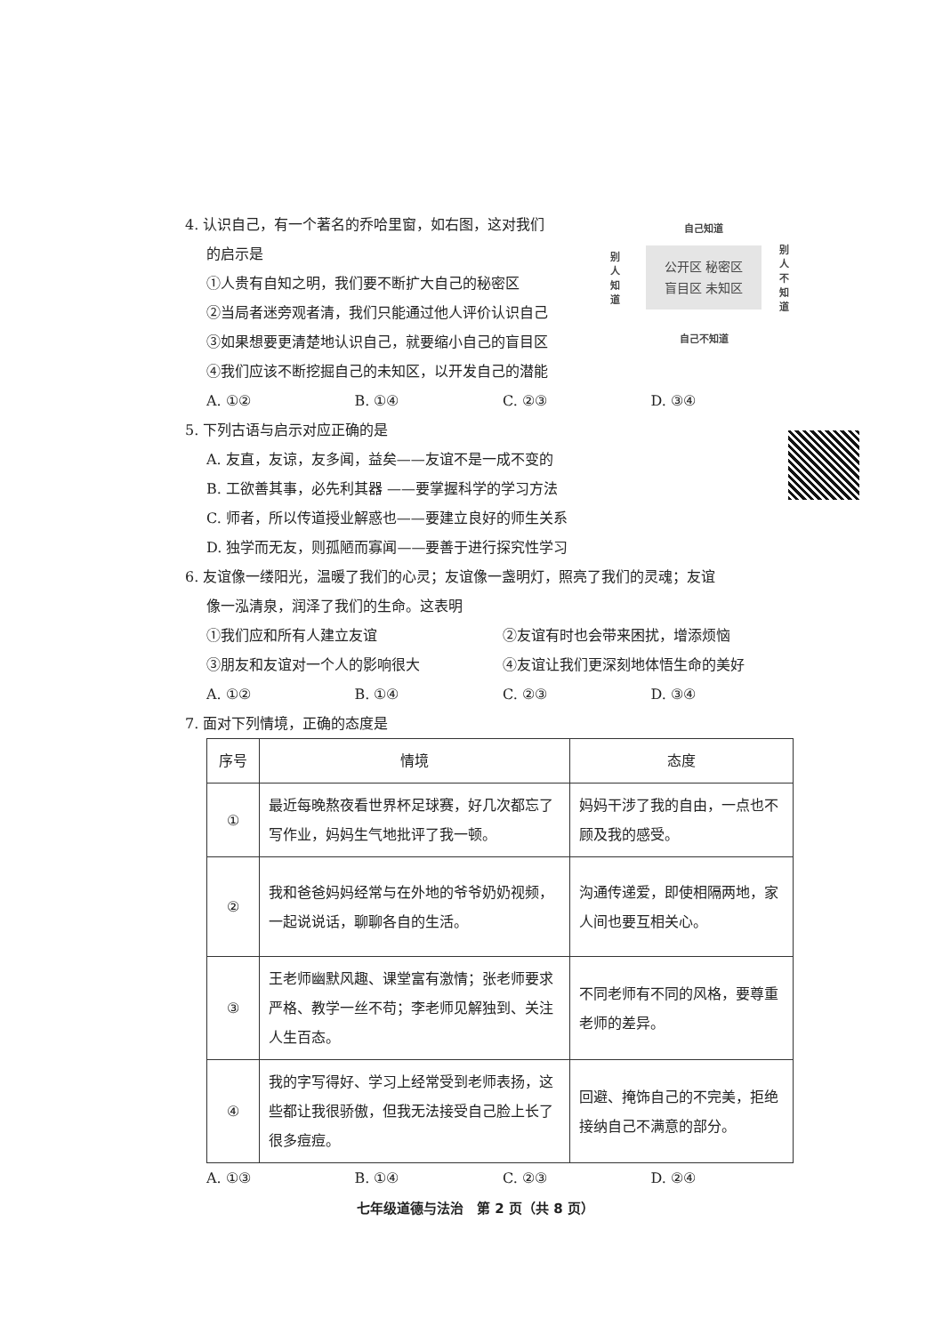自己知道
别人知道
公开区 秘密区
盲目区 未知区
别人不知道
自己不知道
4. 认识自己，有一个著名的乔哈里窗，如右图，这对我们
的启示是
①人贵有自知之明，我们要不断扩大自己的秘密区
②当局者迷旁观者清，我们只能通过他人评价认识自己
③如果想要更清楚地认识自己，就要缩小自己的盲目区
④我们应该不断挖掘自己的未知区，以开发自己的潜能
A. ①② B. ①④ C. ②③ D. ③④
5. 下列古语与启示对应正确的是
A. 友直，友谅，友多闻，益矣——友谊不是一成不变的
B. 工欲善其事，必先利其器 ——要掌握科学的学习方法
C. 师者，所以传道授业解惑也——要建立良好的师生关系
D. 独学而无友，则孤陋而寡闻——要善于进行探究性学习
6. 友谊像一缕阳光，温暖了我们的心灵；友谊像一盏明灯，照亮了我们的灵魂；友谊
像一泓清泉，润泽了我们的生命。这表明
①我们应和所有人建立友谊 ②友谊有时也会带来困扰，增添烦恼
③朋友和友谊对一个人的影响很大 ④友谊让我们更深刻地体悟生命的美好
A. ①② B. ①④ C. ②③ D. ③④
7. 面对下列情境，正确的态度是
| 序号 | 情境 | 态度 |
| --- | --- | --- |
| ① | 最近每晚熬夜看世界杯足球赛，好几次都忘了写作业，妈妈生气地批评了我一顿。 | 妈妈干涉了我的自由，一点也不顾及我的感受。 |
| ② | 我和爸爸妈妈经常与在外地的爷爷奶奶视频，一起说说话，聊聊各自的生活。 | 沟通传递爱，即使相隔两地，家人间也要互相关心。 |
| ③ | 王老师幽默风趣、课堂富有激情；张老师要求严格、教学一丝不苟；李老师见解独到、关注人生百态。 | 不同老师有不同的风格，要尊重老师的差异。 |
| ④ | 我的字写得好、学习上经常受到老师表扬，这些都让我很骄傲，但我无法接受自己脸上长了很多痘痘。 | 回避、掩饰自己的不完美，拒绝接纳自己不满意的部分。 |
A. ①③ B. ①④ C. ②③ D. ②④
七年级道德与法治　第 2 页（共 8 页）